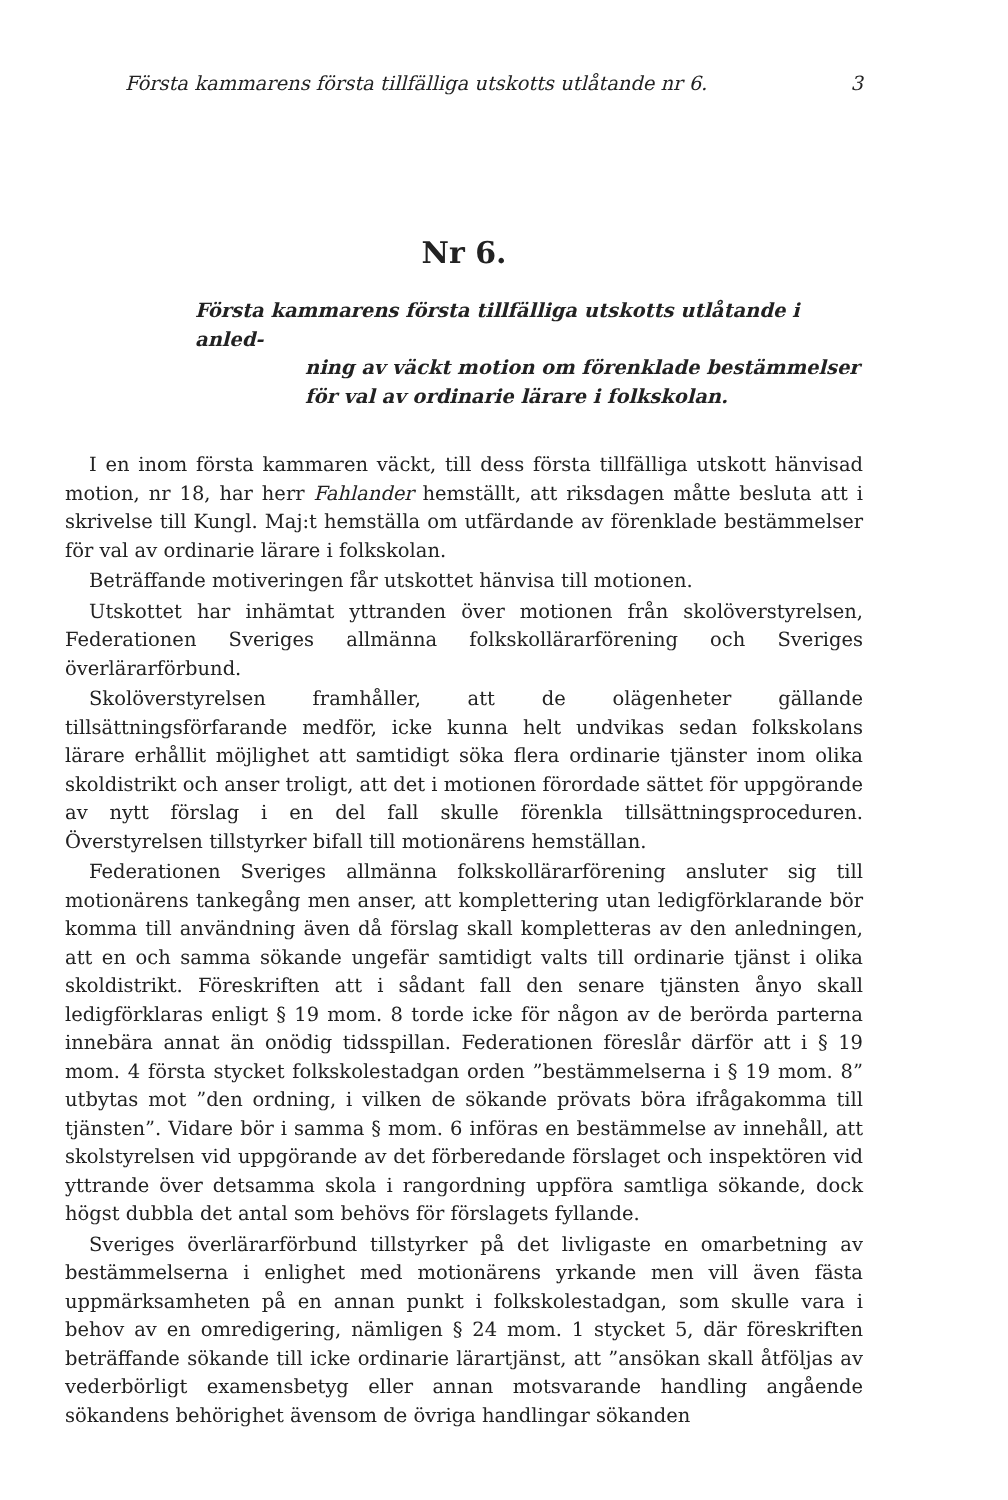Första kammarens första tillfälliga utskotts utlåtande nr 6. 3
Nr 6.
Första kammarens första tillfälliga utskotts utlåtande i anled-
ning av väckt motion om förenklade bestämmelser för val av ordinarie lärare i folkskolan.
I en inom första kammaren väckt, till dess första tillfälliga utskott hänvisad motion, nr 18, har herr Fahlander hemställt, att riksdagen måtte besluta att i skrivelse till Kungl. Maj:t hemställa om utfärdande av förenklade bestämmelser för val av ordinarie lärare i folkskolan.
Beträffande motiveringen får utskottet hänvisa till motionen.
Utskottet har inhämtat yttranden över motionen från skolöverstyrelsen, Federationen Sveriges allmänna folkskollärarförening och Sveriges överlärarförbund.
Skolöverstyrelsen framhåller, att de olägenheter gällande tillsättningsförfarande medför, icke kunna helt undvikas sedan folkskolans lärare erhållit möjlighet att samtidigt söka flera ordinarie tjänster inom olika skoldistrikt och anser troligt, att det i motionen förordade sättet för uppgörande av nytt förslag i en del fall skulle förenkla tillsättningsproceduren. Överstyrelsen tillstyrker bifall till motionärens hemställan.
Federationen Sveriges allmänna folkskollärarförening ansluter sig till motionärens tankegång men anser, att komplettering utan ledigförklarande bör komma till användning även då förslag skall kompletteras av den anledningen, att en och samma sökande ungefär samtidigt valts till ordinarie tjänst i olika skoldistrikt. Föreskriften att i sådant fall den senare tjänsten ånyo skall ledigförklaras enligt § 19 mom. 8 torde icke för någon av de berörda parterna innebära annat än onödig tidsspillan. Federationen föreslår därför att i § 19 mom. 4 första stycket folkskolestadgan orden ”bestämmelserna i § 19 mom. 8” utbytas mot ”den ordning, i vilken de sökande prövats böra ifrågakomma till tjänsten”. Vidare bör i samma § mom. 6 införas en bestämmelse av innehåll, att skolstyrelsen vid uppgörande av det förberedande förslaget och inspektören vid yttrande över detsamma skola i rangordning uppföra samtliga sökande, dock högst dubbla det antal som behövs för förslagets fyllande.
Sveriges överlärarförbund tillstyrker på det livligaste en omarbetning av bestämmelserna i enlighet med motionärens yrkande men vill även fästa uppmärksamheten på en annan punkt i folkskolestadgan, som skulle vara i behov av en omredigering, nämligen § 24 mom. 1 stycket 5, där föreskriften beträffande sökande till icke ordinarie lärartjänst, att ”ansökan skall åtföljas av vederbörligt examensbetyg eller annan motsvarande handling angående sökandens behörighet ävensom de övriga handlingar sökanden